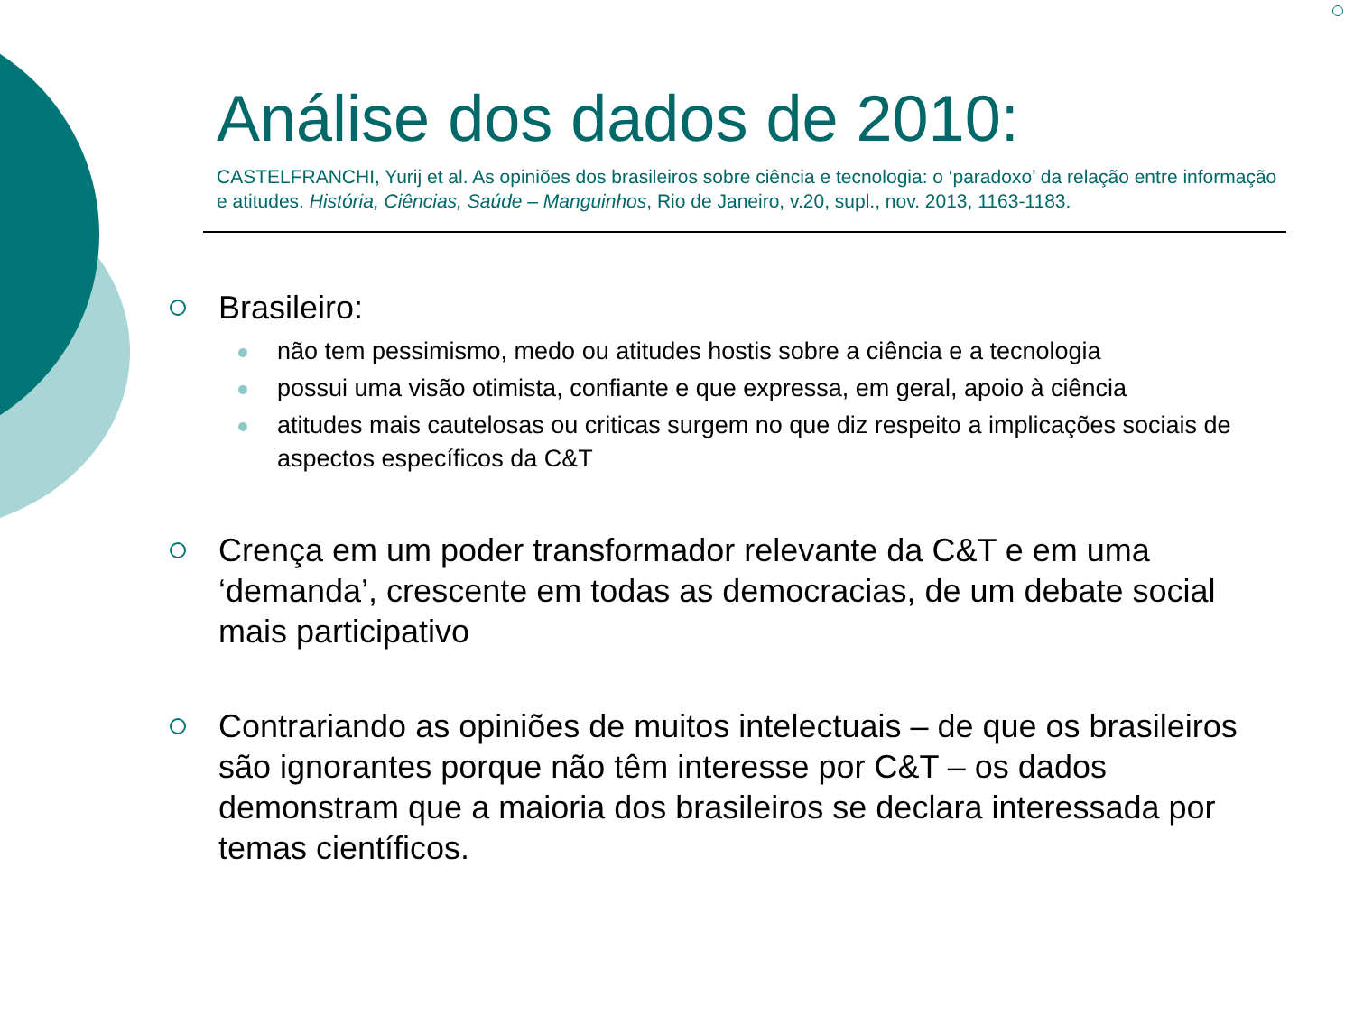Análise dos dados de 2010:
CASTELFRANCHI, Yurij et al. As opiniões dos brasileiros sobre ciência e tecnologia: o ‘paradoxo’ da relação entre informação e atitudes. História, Ciências, Saúde – Manguinhos, Rio de Janeiro, v.20, supl., nov. 2013, 1163-1183.
Brasileiro:
não tem pessimismo, medo ou atitudes hostis sobre a ciência e a tecnologia
possui uma visão otimista, confiante e que expressa, em geral, apoio à ciência
atitudes mais cautelosas ou criticas surgem no que diz respeito a implicações sociais de aspectos específicos da C&T
Crença em um poder transformador relevante da C&T e em uma ‘demanda’, crescente em todas as democracias, de um debate social mais participativo
Contrariando as opiniões de muitos intelectuais – de que os brasileiros são ignorantes porque não têm interesse por C&T – os dados demonstram que a maioria dos brasileiros se declara interessada por temas científicos.